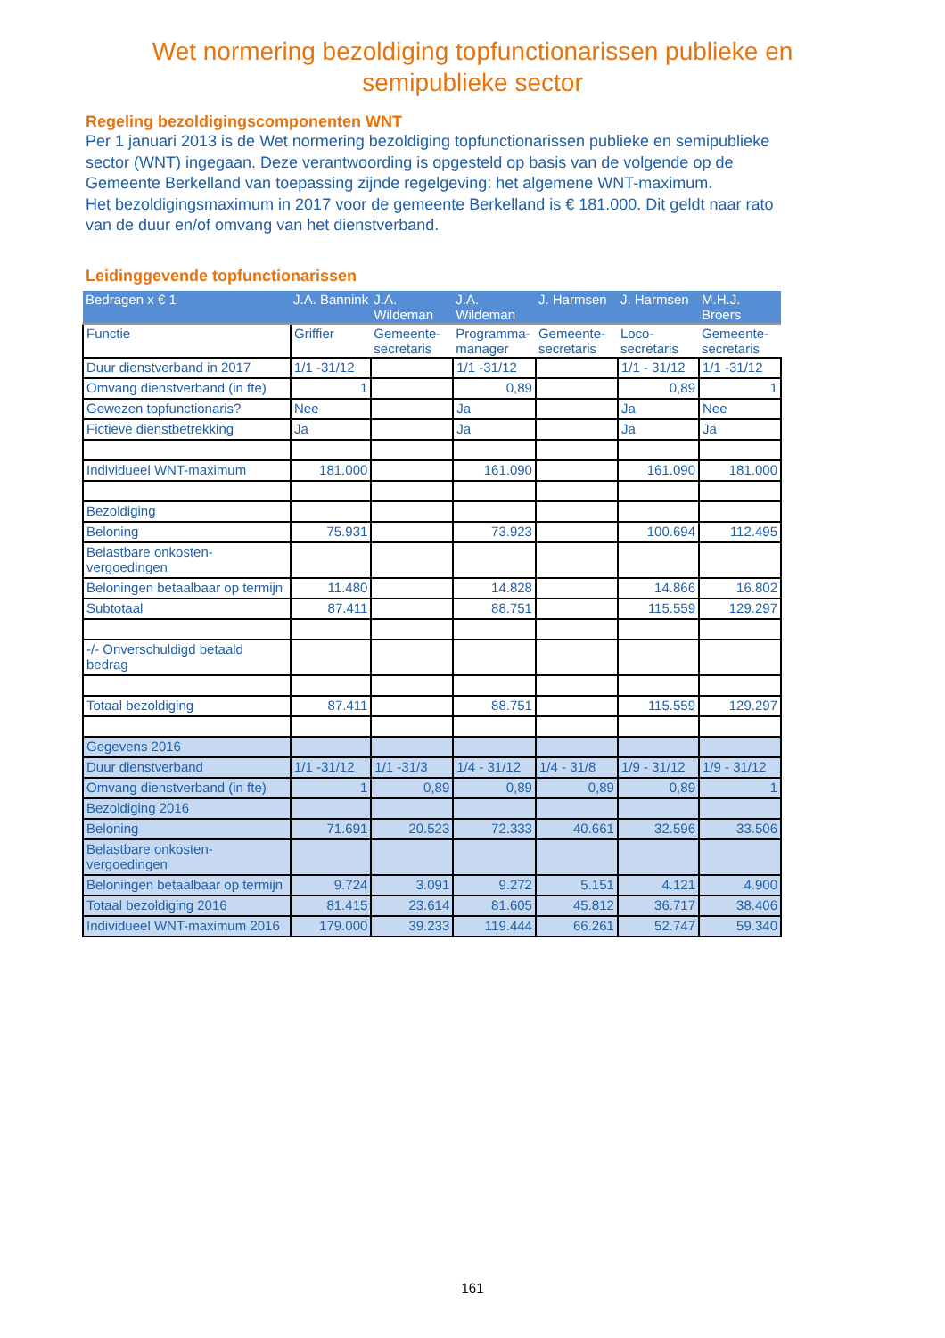Wet normering bezoldiging topfunctionarissen publieke en
semipublieke sector
Regeling bezoldigingscomponenten WNT
Per 1 januari 2013 is de Wet normering bezoldiging topfunctionarissen publieke en semipublieke sector (WNT) ingegaan. Deze verantwoording is opgesteld op basis van de volgende op de Gemeente Berkelland van toepassing zijnde regelgeving: het algemene WNT-maximum.
Het bezoldigingsmaximum in 2017 voor de gemeente Berkelland is € 181.000. Dit geldt naar rato van de duur en/of omvang van het dienstverband.
Leidinggevende topfunctionarissen
| Bedragen x € 1 | J.A. Bannink | J.A. Wildeman | J.A. Wildeman | J. Harmsen | J. Harmsen | M.H.J. Broers |
| Functie | Griffier | Gemeente-secretaris | Programma-manager | Gemeente-secretaris | Loco-secretaris | Gemeente-secretaris |
| Duur dienstverband in 2017 | 1/1 -31/12 | | 1/1 -31/12 | | 1/1 - 31/12 | 1/1 -31/12 |
| Omvang dienstverband (in fte) | 1 | | 0,89 | | 0,89 | 1 |
| Gewezen topfunctionaris? | Nee | | Ja | | Ja | Nee |
| Fictieve dienstbetrekking | Ja | | Ja | | Ja | Ja |
| Individueel WNT-maximum | 181.000 | | 161.090 | | 161.090 | 181.000 |
| Bezoldiging | | | | | | |
| Beloning | 75.931 | | 73.923 | | 100.694 | 112.495 |
| Belastbare onkosten-vergoedingen | | | | | | |
| Beloningen betaalbaar op termijn | 11.480 | | 14.828 | | 14.866 | 16.802 |
| Subtotaal | 87.411 | | 88.751 | | 115.559 | 129.297 |
| -/- Onverschuldigd betaald bedrag | | | | | | |
| Totaal bezoldiging | 87.411 | | 88.751 | | 115.559 | 129.297 |
| Gegevens 2016 | | | | | | |
| Duur dienstverband | 1/1 -31/12 | 1/1 -31/3 | 1/4 - 31/12 | 1/4 - 31/8 | 1/9 - 31/12 | 1/9 - 31/12 |
| Omvang dienstverband (in fte) | 1 | 0,89 | 0,89 | 0,89 | 0,89 | 1 |
| Bezoldiging 2016 | | | | | | |
| Beloning | 71.691 | 20.523 | 72.333 | 40.661 | 32.596 | 33.506 |
| Belastbare onkosten-vergoedingen | | | | | | |
| Beloningen betaalbaar op termijn | 9.724 | 3.091 | 9.272 | 5.151 | 4.121 | 4.900 |
| Totaal bezoldiging 2016 | 81.415 | 23.614 | 81.605 | 45.812 | 36.717 | 38.406 |
| Individueel WNT-maximum 2016 | 179.000 | 39.233 | 119.444 | 66.261 | 52.747 | 59.340 |
161